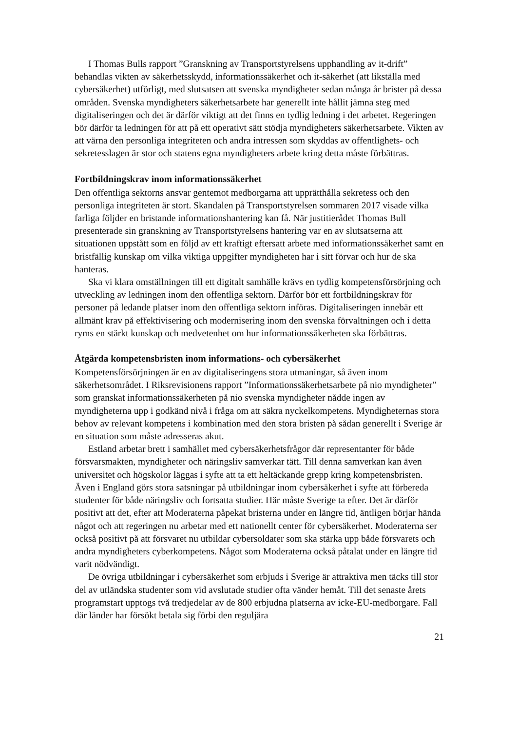I Thomas Bulls rapport ”Granskning av Transportstyrelsens upphandling av it-drift” behandlas vikten av säkerhetsskydd, informationssäkerhet och it-säkerhet (att likställa med cybersäkerhet) utförligt, med slutsatsen att svenska myndigheter sedan många år brister på dessa områden. Svenska myndigheters säkerhetsarbete har generellt inte hållit jämna steg med digitaliseringen och det är därför viktigt att det finns en tydlig ledning i det arbetet. Regeringen bör därför ta ledningen för att på ett operativt sätt stödja myndigheters säkerhetsarbete. Vikten av att värna den personliga integriteten och andra intressen som skyddas av offentlighets- och sekretesslagen är stor och statens egna myndigheters arbete kring detta måste förbättras.
Fortbildningskrav inom informationssäkerhet
Den offentliga sektorns ansvar gentemot medborgarna att upprätthålla sekretess och den personliga integriteten är stort. Skandalen på Transportstyrelsen sommaren 2017 visade vilka farliga följder en bristande informationshantering kan få. När justitierådet Thomas Bull presenterade sin granskning av Transportstyrelsens hantering var en av slutsatserna att situationen uppstått som en följd av ett kraftigt eftersatt arbete med informations­säkerhet samt en bristfällig kunskap om vilka viktiga uppgifter myndigheten har i sitt förvar och hur de ska hanteras.
Ska vi klara omställningen till ett digitalt samhälle krävs en tydlig kompetens­försörjning och utveckling av ledningen inom den offentliga sektorn. Därför bör ett fortbildningskrav för personer på ledande platser inom den offentliga sektorn införas. Digitaliseringen innebär ett allmänt krav på effektivisering och modernisering inom den svenska förvaltningen och i detta ryms en stärkt kunskap och medvetenhet om hur informationssäkerheten ska förbättras.
Åtgärda kompetensbristen inom informations- och cybersäkerhet
Kompetensförsörjningen är en av digitaliseringens stora utmaningar, så även inom säkerhetsområdet. I Riksrevisionens rapport ”Informationssäkerhetsarbete på nio myndigheter” som granskat informationssäkerheten på nio svenska myndigheter nådde ingen av myndigheterna upp i godkänd nivå i fråga om att säkra nyckelkompetens. Myndigheternas stora behov av relevant kompetens i kombination med den stora bristen på sådan generellt i Sverige är en situation som måste adresseras akut.
Estland arbetar brett i samhället med cybersäkerhetsfrågor där representanter för både försvarsmakten, myndigheter och näringsliv samverkar tätt. Till denna samverkan kan även universitet och högskolor läggas i syfte att ta ett heltäckande grepp kring kompetensbristen. Även i England görs stora satsningar på utbildningar inom cyber­säkerhet i syfte att förbereda studenter för både näringsliv och fortsatta studier. Här måste Sverige ta efter. Det är därför positivt att det, efter att Moderaterna påpekat bristerna under en längre tid, äntligen börjar hända något och att regeringen nu arbetar med ett nationellt center för cybersäkerhet. Moderaterna ser också positivt på att försvaret nu utbildar cybersoldater som ska stärka upp både försvarets och andra myndigheters cyberkompetens. Något som Moderaterna också påtalat under en längre tid varit nödvändigt.
De övriga utbildningar i cybersäkerhet som erbjuds i Sverige är attraktiva men täcks till stor del av utländska studenter som vid avslutade studier ofta vänder hemåt. Till det senaste årets programstart upptogs två tredjedelar av de 800 erbjudna platserna av icke-EU-medborgare. Fall där länder har försökt betala sig förbi den reguljära
21